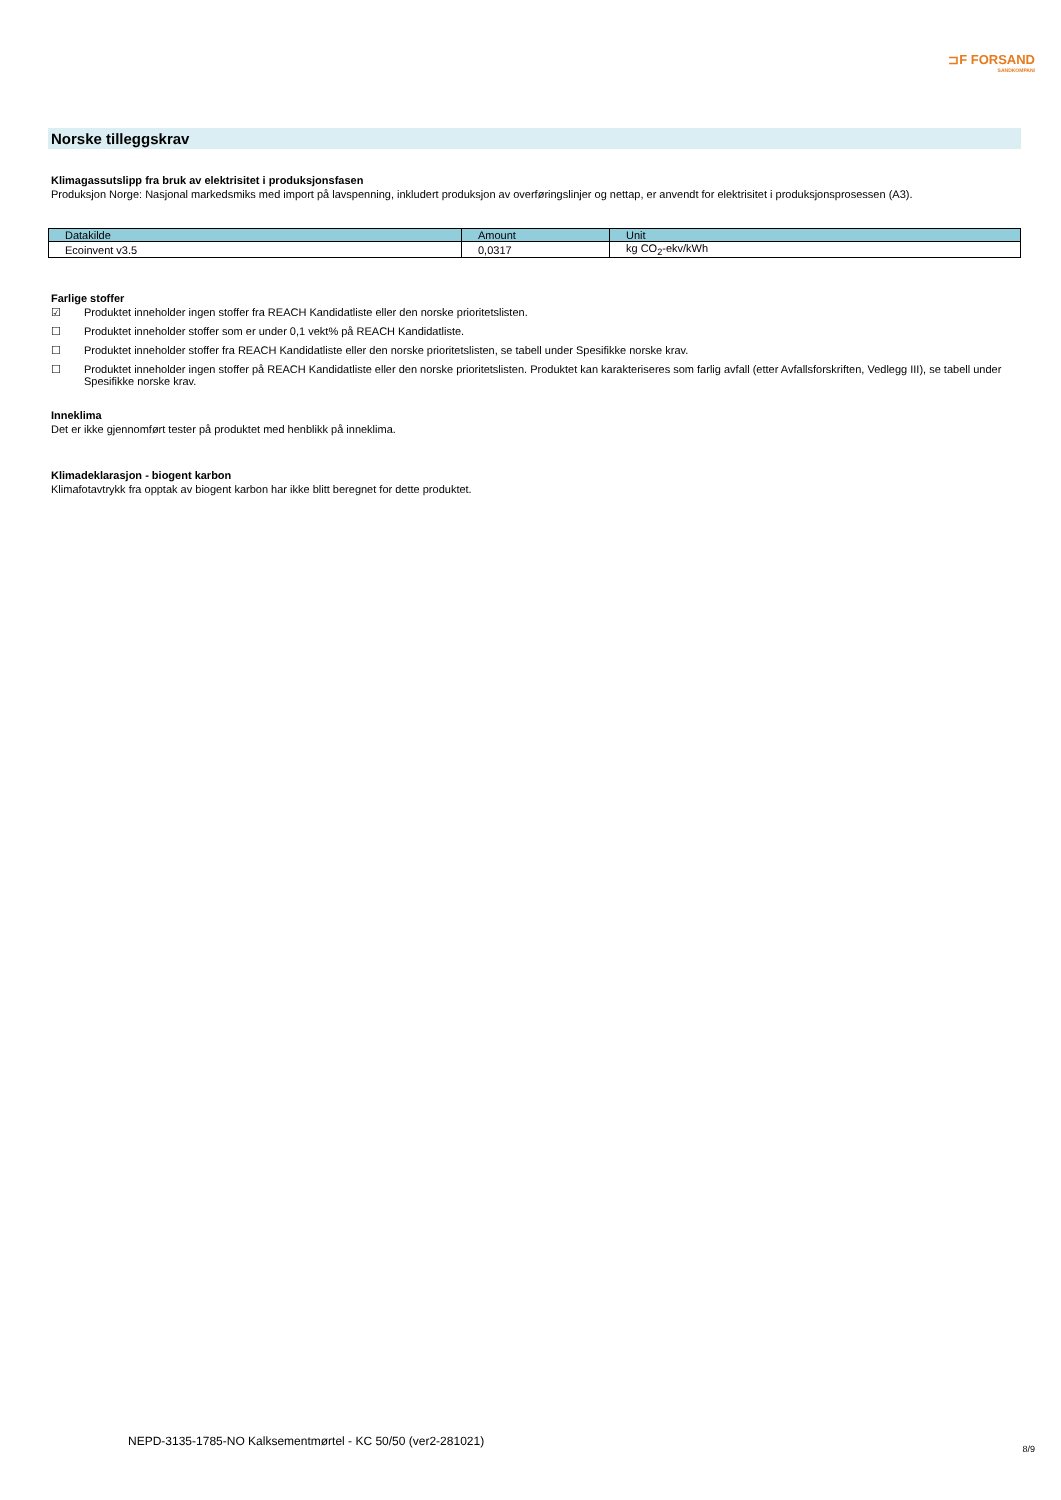⊐F FORSAND
SANDKOMPANI
Norske tilleggskrav
Klimagassutslipp fra bruk av elektrisitet i produksjonsfasen
Produksjon Norge: Nasjonal markedsmiks med import på lavspenning, inkludert produksjon av overføringslinjer og nettap, er anvendt for elektrisitet i produksjonsprosessen (A3).
| Datakilde | Amount | Unit |
| --- | --- | --- |
| Ecoinvent v3.5 | 0,0317 | kg CO<sub>2</sub>-ekv/kWh |
Farlige stoffer
☑ Produktet inneholder ingen stoffer fra REACH Kandidatliste eller den norske prioritetslisten.
☐ Produktet inneholder stoffer som er under 0,1 vekt% på REACH Kandidatliste.
☐ Produktet inneholder stoffer fra REACH Kandidatliste eller den norske prioritetslisten, se tabell under Spesifikke norske krav.
☐ Produktet inneholder ingen stoffer på REACH Kandidatliste eller den norske prioritetslisten. Produktet kan karakteriseres som farlig avfall (etter Avfallsforskriften, Vedlegg III), se tabell under Spesifikke norske krav.
Inneklima
Det er ikke gjennomført tester på produktet med henblikk på inneklima.
Klimadeklarasjon - biogent karbon
Klimafotavtrykk fra opptak av biogent karbon har ikke blitt beregnet for dette produktet.
NEPD-3135-1785-NO Kalksementmørtel - KC 50/50 (ver2-281021)
8/9